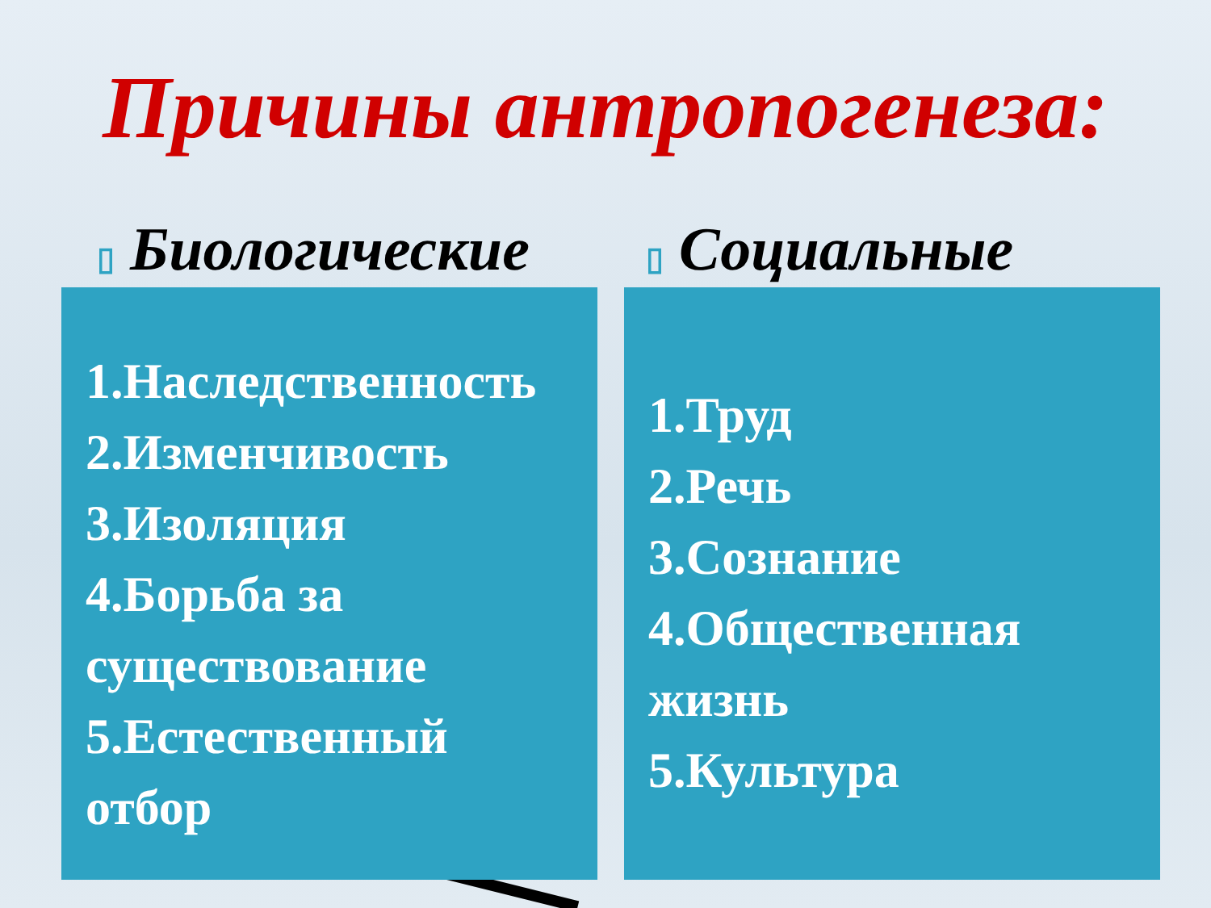Причины антропогенеза:
▯ Биологические
▯ Социальные
1.Наследственность
2.Изменчивость
3.Изоляция
4.Борьба за существование
5.Естественный отбор
1.Труд
2.Речь
3.Сознание
4.Общественная жизнь
5.Культура